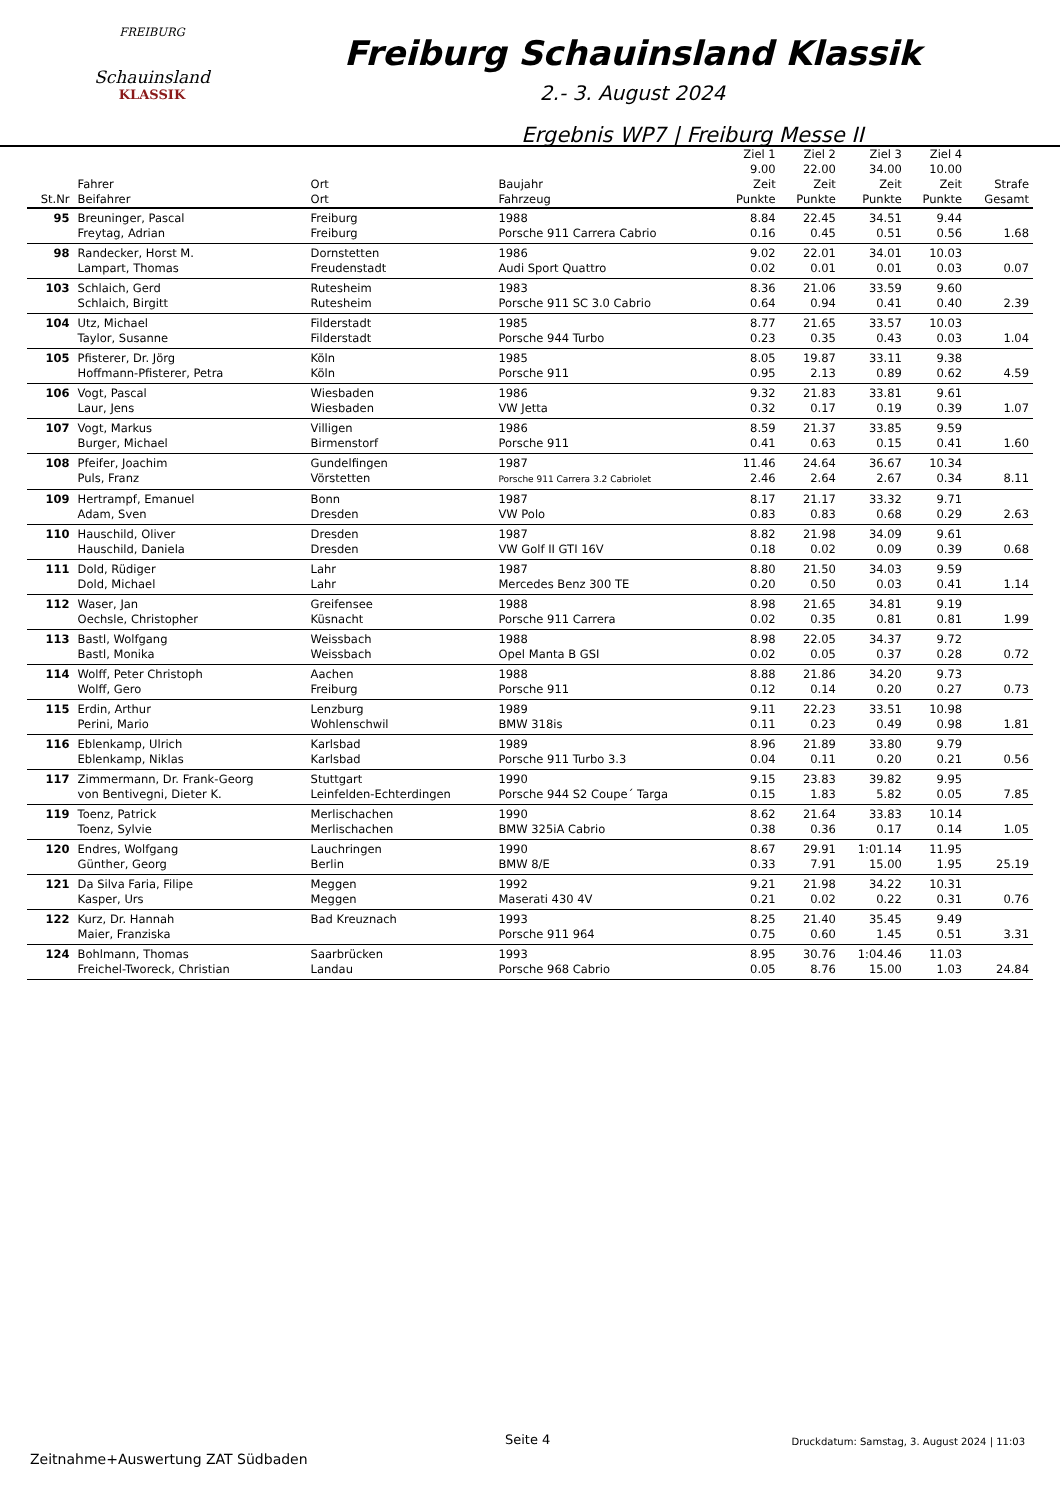FREIBURG
Schauinsland
KLASSIK
Freiburg Schauinsland Klassik
2.- 3. August 2024
Ergebnis WP7 | Freiburg Messe II
| St.Nr | Fahrer Beifahrer | Ort Ort | Baujahr Fahrzeug | Ziel 1 9.00 Zeit Punkte | Ziel 2 22.00 Zeit Punkte | Ziel 3 34.00 Zeit Punkte | Ziel 4 10.00 Zeit Punkte | Strafe Gesamt |
| --- | --- | --- | --- | --- | --- | --- | --- | --- |
| 95 | Breuninger, Pascal Freytag, Adrian | Freiburg Freiburg | 1988 Porsche 911 Carrera Cabrio | 8.84 0.16 | 22.45 0.45 | 34.51 0.51 | 9.44 0.56 | 1.68 |
| 98 | Randecker, Horst M. Lampart, Thomas | Dornstetten Freudenstadt | 1986 Audi Sport Quattro | 9.02 0.02 | 22.01 0.01 | 34.01 0.01 | 10.03 0.03 | 0.07 |
| 103 | Schlaich, Gerd Schlaich, Birgitt | Rutesheim Rutesheim | 1983 Porsche 911 SC 3.0 Cabrio | 8.36 0.64 | 21.06 0.94 | 33.59 0.41 | 9.60 0.40 | 2.39 |
| 104 | Utz, Michael Taylor, Susanne | Filderstadt Filderstadt | 1985 Porsche 944 Turbo | 8.77 0.23 | 21.65 0.35 | 33.57 0.43 | 10.03 0.03 | 1.04 |
| 105 | Pfisterer, Dr. Jörg Hoffmann-Pfisterer, Petra | Köln Köln | 1985 Porsche 911 | 8.05 0.95 | 19.87 2.13 | 33.11 0.89 | 9.38 0.62 | 4.59 |
| 106 | Vogt, Pascal Laur, Jens | Wiesbaden Wiesbaden | 1986 VW Jetta | 9.32 0.32 | 21.83 0.17 | 33.81 0.19 | 9.61 0.39 | 1.07 |
| 107 | Vogt, Markus Burger, Michael | Villigen Birmenstorf | 1986 Porsche 911 | 8.59 0.41 | 21.37 0.63 | 33.85 0.15 | 9.59 0.41 | 1.60 |
| 108 | Pfeifer, Joachim Puls, Franz | Gundelfingen Vörstetten | 1987 Porsche 911 Carrera 3.2 Cabriolet | 11.46 2.46 | 24.64 2.64 | 36.67 2.67 | 10.34 0.34 | 8.11 |
| 109 | Hertrampf, Emanuel Adam, Sven | Bonn Dresden | 1987 VW Polo | 8.17 0.83 | 21.17 0.83 | 33.32 0.68 | 9.71 0.29 | 2.63 |
| 110 | Hauschild, Oliver Hauschild, Daniela | Dresden Dresden | 1987 VW Golf II GTI 16V | 8.82 0.18 | 21.98 0.02 | 34.09 0.09 | 9.61 0.39 | 0.68 |
| 111 | Dold, Rüdiger Dold, Michael | Lahr Lahr | 1987 Mercedes Benz 300 TE | 8.80 0.20 | 21.50 0.50 | 34.03 0.03 | 9.59 0.41 | 1.14 |
| 112 | Waser, Jan Oechsle, Christopher | Greifensee Küsnacht | 1988 Porsche 911 Carrera | 8.98 0.02 | 21.65 0.35 | 34.81 0.81 | 9.19 0.81 | 1.99 |
| 113 | Bastl, Wolfgang Bastl, Monika | Weissbach Weissbach | 1988 Opel Manta B GSI | 8.98 0.02 | 22.05 0.05 | 34.37 0.37 | 9.72 0.28 | 0.72 |
| 114 | Wolff, Peter Christoph Wolff, Gero | Aachen Freiburg | 1988 Porsche 911 | 8.88 0.12 | 21.86 0.14 | 34.20 0.20 | 9.73 0.27 | 0.73 |
| 115 | Erdin, Arthur Perini, Mario | Lenzburg Wohlenschwil | 1989 BMW 318is | 9.11 0.11 | 22.23 0.23 | 33.51 0.49 | 10.98 0.98 | 1.81 |
| 116 | Eblenkamp, Ulrich Eblenkamp, Niklas | Karlsbad Karlsbad | 1989 Porsche 911 Turbo 3.3 | 8.96 0.04 | 21.89 0.11 | 33.80 0.20 | 9.79 0.21 | 0.56 |
| 117 | Zimmermann, Dr. Frank-Georg von Bentivegni, Dieter K. | Stuttgart Leinfelden-Echterdingen | 1990 Porsche 944 S2 Coupe´ Targa | 9.15 0.15 | 23.83 1.83 | 39.82 5.82 | 9.95 0.05 | 7.85 |
| 119 | Toenz, Patrick Toenz, Sylvie | Merlischachen Merlischachen | 1990 BMW 325iA Cabrio | 8.62 0.38 | 21.64 0.36 | 33.83 0.17 | 10.14 0.14 | 1.05 |
| 120 | Endres, Wolfgang Günther, Georg | Lauchringen Berlin | 1990 BMW 8/E | 8.67 0.33 | 29.91 7.91 | 1:01.14 15.00 | 11.95 1.95 | 25.19 |
| 121 | Da Silva Faria, Filipe Kasper, Urs | Meggen Meggen | 1992 Maserati 430 4V | 9.21 0.21 | 21.98 0.02 | 34.22 0.22 | 10.31 0.31 | 0.76 |
| 122 | Kurz, Dr. Hannah Maier, Franziska | Bad Kreuznach | 1993 Porsche 911 964 | 8.25 0.75 | 21.40 0.60 | 35.45 1.45 | 9.49 0.51 | 3.31 |
| 124 | Bohlmann, Thomas Freichel-Tworeck, Christian | Saarbrücken Landau | 1993 Porsche 968 Cabrio | 8.95 0.05 | 30.76 8.76 | 1:04.46 15.00 | 11.03 1.03 | 24.84 |
Seite 4 Druckdatum: Samstag, 3. August 2024 | 11:03
Zeitnahme+Auswertung ZAT Südbaden